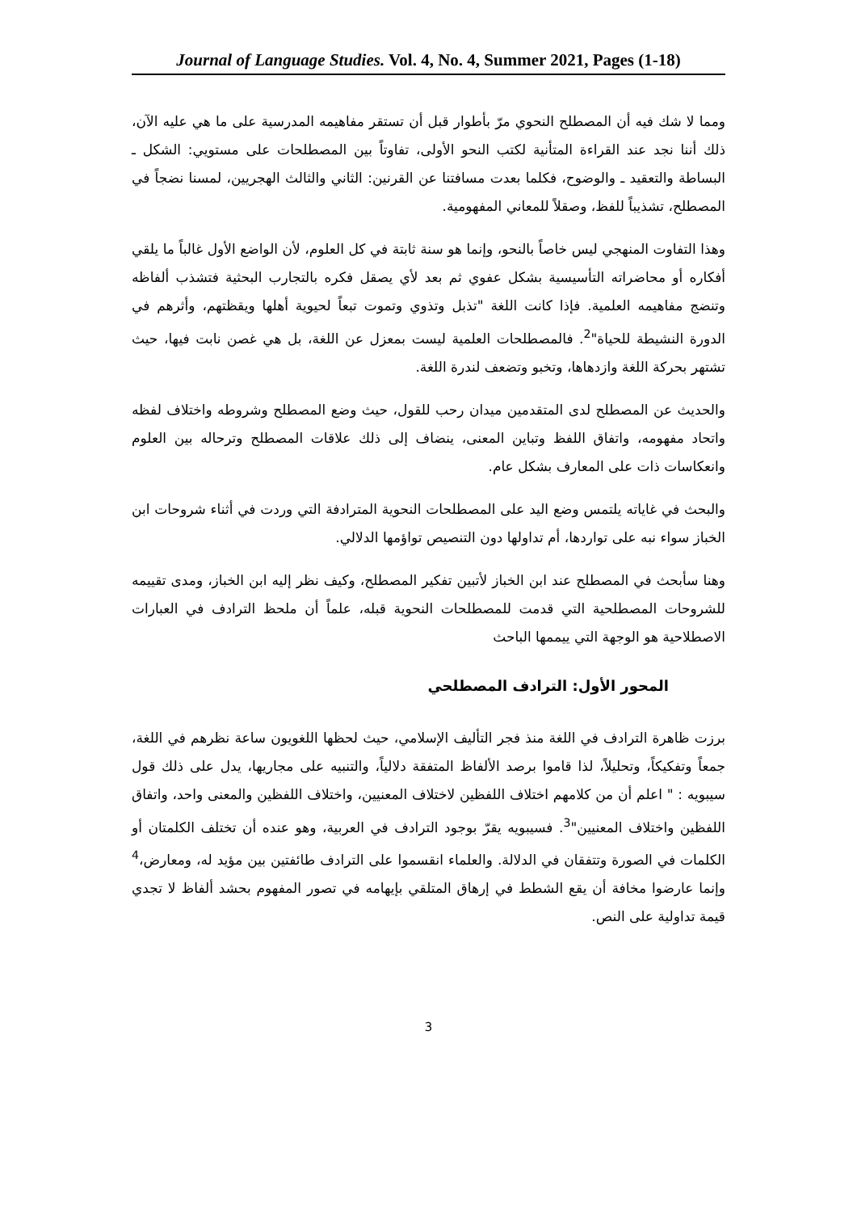Journal of Language Studies. Vol. 4, No. 4, Summer 2021, Pages (1-18)
ومما لا شك فيه أن المصطلح النحوي مرّ بأطوار قبل أن تستقر مفاهيمه المدرسية على ما هي عليه الآن، ذلك أننا نجد عند القراءة المتأنية لكتب النحو الأولى، تفاوتاً بين المصطلحات على مستويي: الشكل ـ البساطة والتعقيد ـ والوضوح، فكلما بعدت مسافتنا عن القرنين: الثاني والثالث الهجريين، لمسنا نضجاً في المصطلح، تشذيباً للفظ، وصقلاً للمعاني المفهومية.
وهذا التفاوت المنهجي ليس خاصاً بالنحو، وإنما هو سنة ثابتة في كل العلوم، لأن الواضع الأول غالباً ما يلقي أفكاره أو محاضراته التأسيسية بشكل عفوي ثم بعد لأي يصقل فكره بالتجارب البحثية فتشذب ألفاظه وتنضج مفاهيمه العلمية. فإذا كانت اللغة "تذبل وتذوي وتموت تبعاً لحيوية أهلها ويقظتهم، وأثرهم في الدورة النشيطة للحياة"<sup>2</sup>. فالمصطلحات العلمية ليست بمعزل عن اللغة، بل هي غصن نابت فيها، حيث تشتهر بحركة اللغة وازدهاها، وتخبو وتضعف لندرة اللغة.
والحديث عن المصطلح لدى المتقدمين ميدان رحب للقول، حيث وضع المصطلح وشروطه واختلاف لفظه واتحاد مفهومه، واتفاق اللفظ وتباين المعنى، ينضاف إلى ذلك علاقات المصطلح وترحاله بين العلوم وانعكاسات ذات على المعارف بشكل عام.
والبحث في غاياته يلتمس وضع اليد على المصطلحات النحوية المترادفة التي وردت في أثناء شروحات ابن الخباز سواء نبه على تواردها، أم تداولها دون التنصيص تواؤمها الدلالي.
وهنا سأبحث في المصطلح عند ابن الخباز لأتبين تفكير المصطلح، وكيف نظر إليه ابن الخباز، ومدى تقييمه للشروحات المصطلحية التي قدمت للمصطلحات النحوية قبله، علماً أن ملحظ الترادف في العبارات الاصطلاحية هو الوجهة التي ييممها الباحث
المحور الأول: الترادف المصطلحي
برزت ظاهرة الترادف في اللغة منذ فجر التأليف الإسلامي، حيث لحظها اللغويون ساعة نظرهم في اللغة، جمعاً وتفكيكاً، وتحليلاً، لذا قاموا برصد الألفاظ المتفقة دلالياً، والتنبيه على مجاريها، يدل على ذلك قول سيبويه : " اعلم أن من كلامهم اختلاف اللفظين لاختلاف المعنيين، واختلاف اللفظين والمعنى واحد، واتفاق اللفظين واختلاف المعنيين"<sup>3</sup>. فسيبويه يقرّ بوجود الترادف في العربية، وهو عنده أن تختلف الكلمتان أو الكلمات في الصورة وتتفقان في الدلالة. والعلماء انقسموا على الترادف طائفتين بين مؤيد له، ومعارض،<sup>4</sup> وإنما عارضوا مخافة أن يقع الشطط في إرهاق المتلقي بإيهامه في تصور المفهوم بحشد ألفاظ لا تجدي قيمة تداولية على النص.
3